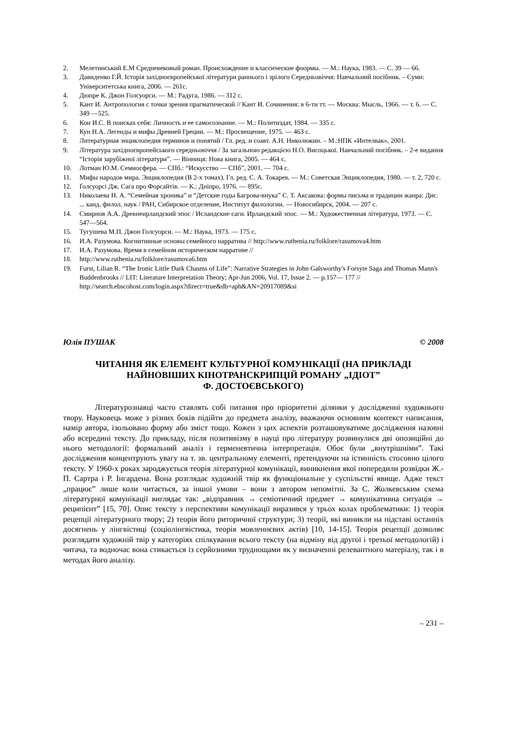2. Мелетинський Е.М Средневековый роман. Происхождение и классические фоормы. — М.: Наука, 1983. — С. 39 — 66.
3. Давиденко Г.Й. Історія західноєвропейської літератури раннього і зрілого Середньовіччя: Навчальний посібник. – Суми: Університетська книга, 2006. — 261с.
4. Дюпре К. Джон Голсуорси. — М.: Радуга, 1986. — 312 с.
5. Кант И. Антропология с точки зрения прагматической // Кант И. Сочинения: в 6-ти тт. — Москва: Мысль, 1966. — т. 6. — С. 349 —525.
6. Кон И.С. В поисках себя: Личность и ее самосознание. — М.: Политиздат, 1984. — 335 с.
7. Кун Н.А. Легенды и мифы Древней Греции. — М.: Просвещение, 1975. — 463 с.
8. Литературная энциклопедия терминов и понятий / Гл. ред. и соавт. А.Н. Николюкин. – М.:НПК «Интелвак», 2001.
9. Література західноєвропейського середньовіччя / За загальною редакцією Н.О. Висоцької. Навчальний посібник. – 2-е видання “Історія зарубіжної літератури”. — Вінниця: Нова книга, 2005. — 464 с.
10. Лотман Ю.М. Семиосфера. — СПб.: “Искусство — СПб”, 2001. — 704 с.
11. Мифы народов мира. Энциклопедия (В 2-х томах). Гл. ред. С. А. Токарев. — М.: Советская Энциклопедия, 1980. — т. 2, 720 с.
12. Ґолсуорсі Дж. Сага про Форсайтів. — К.: Дніпро, 1976. — 895с.
13. Николаева Н. А. “Семейная хроника” и “Детские годы Багрова-внука” С. Т. Аксакова: формы письма и традиции жанра: Дис. ... канд. филол. наук / РАН, Сибирское отделение, Институт филологии. — Новосибирск, 2004. — 207 с.
14. Смирнов А.А. Древнеирландский эпос / Исландские саги. Ирландский эпос. — М.: Художественная література, 1973. — С. 547—564.
15. Тугушева М.П. Джон Голсуорси. — М.: Наука, 1973. — 175 с.
16. И.А. Разумова. Когнитивные основы семейного нарратива // http://www.ruthenia.ru/folklore/rasumova4.htm
17. И.А. Разумова. Время в семейном историческом нарративе //
18. http://www.ruthenia.ru/folklore/rasumova6.htm
19. Furst, Lilian R. “The Ironic Little Dark Chasms of Life”: Narrative Strategies in John Galsworthy's Forsyte Saga and Thomas Mann's Buddenbrooks // LIT: Literature Interpretation Theory; Apr-Jun 2006, Vol. 17, Issue 2. — p.157— 177 // http://search.ebscohost.com/login.aspx?direct=true&db=aph&AN=20917089&si
Юлія ПУШАК © 2008
ЧИТАННЯ ЯК ЕЛЕМЕНТ КУЛЬТУРНОЇ КОМУНІКАЦІЇ (НА ПРИКЛАДІ НАЙНОВІШИХ КІНОТРАНСКРИПЦІЙ РОМАНУ „ІДІОТ”
Ф. ДОСТОЄВСЬКОГО)
Літературознавці часто ставлять собі питання про пріоритетні ділянки у дослідженні художнього твору. Науковець може з різних боків підійти до предмета аналізу, вважаючи основним контекст написання, намір автора, ізольовано форму або зміст тощо. Кожен з цих аспектів розташовуватиме дослідження назовні або всередині тексту. До прикладу, після позитивізму в науці про літературу розвинулися дві опозиційні до нього методології: формальний аналіз і герменевтична інтерпретація. Обоє були „внутрішніми”. Такі дослідження концентрують увагу на т. зв. центральному елементі, претендуючи на істинність стосовно цілого тексту. У 1960-х роках зароджується теорія літературної комунікації, виникнення якої попередили розвідки Ж.-П. Сартра і Р. Інгардена. Вона розглядає художній твір як функціональне у суспільстві явище. Адже текст „працює” лише коли читається, за іншої умови – вони з автором непомітні. За С. Жолкевським схема літературної комунікації виглядає так: „відправник → семіотичний предмет → комунікативна ситуація → реципієнт” [15, 70]. Опис тексту з перспективи комунікації виразився у трьох колах проблематики: 1) теорія рецепції літературного твору; 2) теорія його риторичної структури; 3) теорії, які виникли на підставі останніх досягнень у лінгвістиці (соціолінгвістика, теорія мовленнєвих актів) [10, 14-15]. Теорія рецепції дозволяє розглядати художній твір у категоріях спілкування всього тексту (на відміну від другої і третьої методологій) і читача, та водночас вона стикається із серйозними труднощами як у визначенні релевантного матеріалу, так і в методах його аналізу.
– 231 –